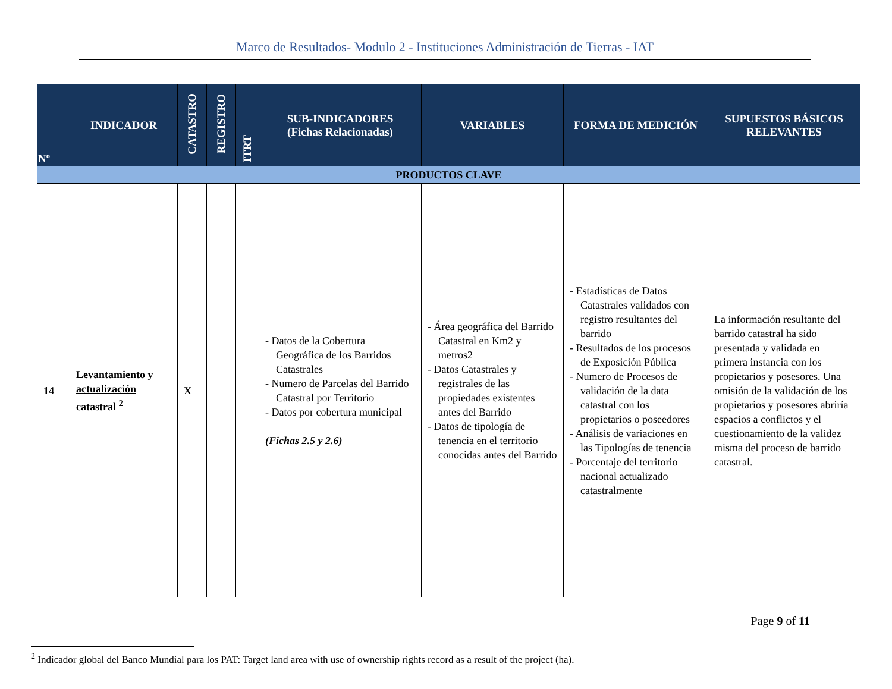Marco de Resultados- Modulo 2 - Instituciones Administración de Tierras - IAT
| Nº | INDICADOR | CATASTRO | REGISTRO | ITRT | SUB-INDICADORES (Fichas Relacionadas) | VARIABLES | FORMA DE MEDICIÓN | SUPUESTOS BÁSICOS RELEVANTES |
| --- | --- | --- | --- | --- | --- | --- | --- | --- |
| PRODUCTOS CLAVE | | | | | | | | |
| 14 | Levantamiento y actualización catastral <sup>2</sup> | X | | | - Datos de la Cobertura Geográfica de los Barridos Catastrales - Numero de Parcelas del Barrido Catastral por Territorio - Datos por cobertura municipal (Fichas 2.5 y 2.6) | - Área geográfica del Barrido Catastral en Km2 y metros2 - Datos Catastrales y registrales de las propiedades existentes antes del Barrido - Datos de tipología de tenencia en el territorio conocidas antes del Barrido | - Estadísticas de Datos Catastrales validados con registro resultantes del barrido - Resultados de los procesos de Exposición Pública - Numero de Procesos de validación de la data catastral con los propietarios o poseedores - Análisis de variaciones en las Tipologías de tenencia - Porcentaje del territorio nacional actualizado catastralmente | La información resultante del barrido catastral ha sido presentada y validada en primera instancia con los propietarios y posesores. Una omisión de la validación de los propietarios y posesores abriría espacios a conflictos y el cuestionamiento de la validez misma del proceso de barrido catastral. |
Page 9 of 11
<sup>2</sup> Indicador global del Banco Mundial para los PAT: Target land area with use of ownership rights record as a result of the project (ha).